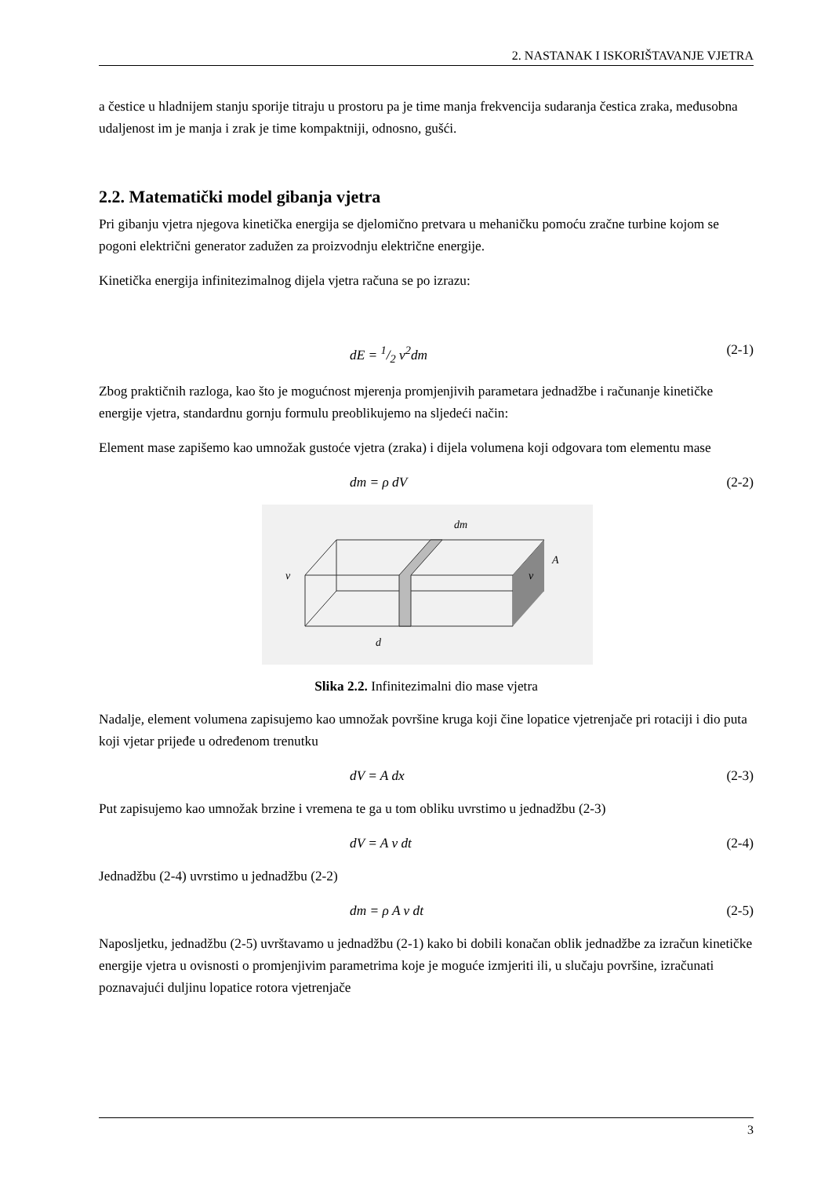2. NASTANAK I ISKORIŠTAVANJE VJETRA
a čestice u hladnijem stanju sporije titraju u prostoru pa je time manja frekvencija sudaranja čestica zraka, međusobna udaljenost im je manja i zrak je time kompaktniji, odnosno, gušći.
2.2. Matematički model gibanja vjetra
Pri gibanju vjetra njegova kinetička energija se djelomično pretvara u mehaničku pomoću zračne turbine kojom se pogoni električni generator zadužen za proizvodnju električne energije.
Kinetička energija infinitezimalnog dijela vjetra računa se po izrazu:
dE = 1/2 v<sup>2</sup>dm (2-1)
Zbog praktičnih razloga, kao što je mogućnost mjerenja promjenjivih parametara jednadžbe i računanje kinetičke energije vjetra, standardnu gornju formulu preoblikujemo na sljedeći način:
Element mase zapišemo kao umnožak gustoće vjetra (zraka) i dijela volumena koji odgovara tom elementu mase
dm = ρ dV (2-2)
v
A
v
dm
d
Slika 2.2. Infinitezimalni dio mase vjetra
Nadalje, element volumena zapisujemo kao umnožak površine kruga koji čine lopatice vjetrenjače pri rotaciji i dio puta koji vjetar prijeđe u određenom trenutku
dV = A dx (2-3)
Put zapisujemo kao umnožak brzine i vremena te ga u tom obliku uvrstimo u jednadžbu (2-3)
dV = A v dt (2-4)
Jednadžbu (2-4) uvrstimo u jednadžbu (2-2)
dm = ρ A v dt (2-5)
Naposljetku, jednadžbu (2-5) uvrštavamo u jednadžbu (2-1) kako bi dobili konačan oblik jednadžbe za izračun kinetičke energije vjetra u ovisnosti o promjenjivim parametrima koje je moguće izmjeriti ili, u slučaju površine, izračunati poznavajući duljinu lopatice rotora vjetrenjače
3